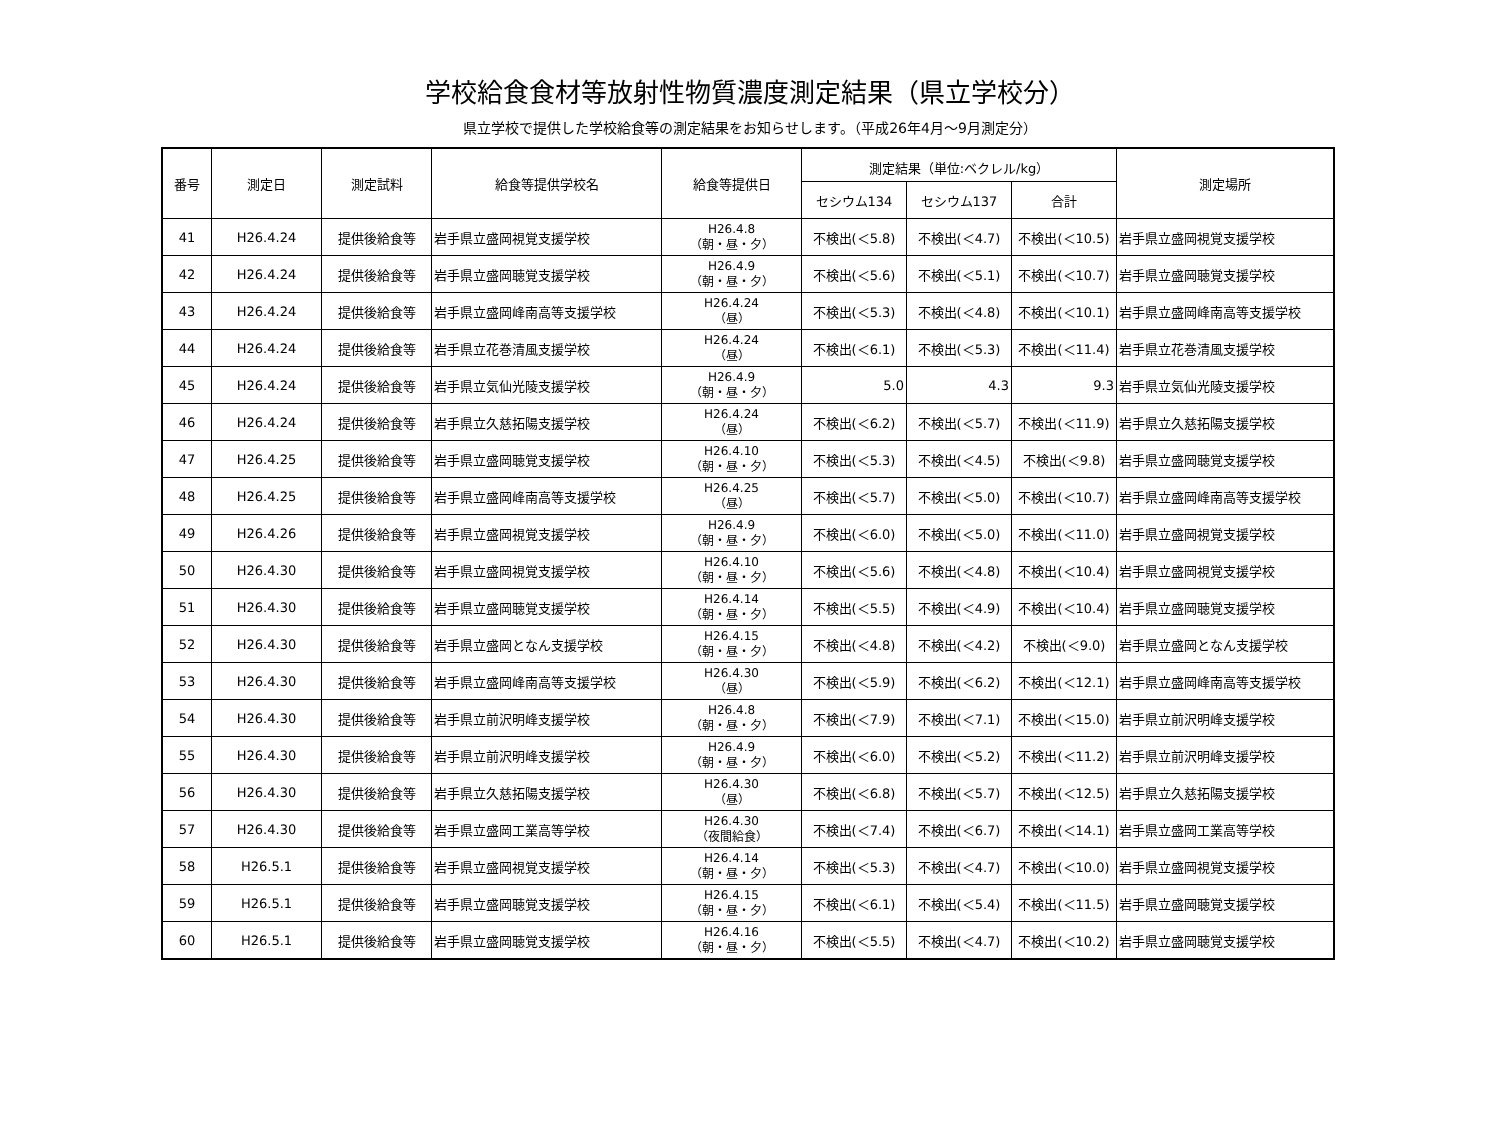学校給食食材等放射性物質濃度測定結果（県立学校分）
県立学校で提供した学校給食等の測定結果をお知らせします。（平成26年4月～9月測定分）
| 番号 | 測定日 | 測定試料 | 給食等提供学校名 | 給食等提供日 | 測定結果（単位:ベクレル/kg） | | | 測定場所 |
| --- | --- | --- | --- | --- | --- | --- | --- | --- |
| | | | | | セシウム134 | セシウム137 | 合計 | |
| 41 | H26.4.24 | 提供後給食等 | 岩手県立盛岡視覚支援学校 | H26.4.8 （朝・昼・夕） | 不検出(＜5.8) | 不検出(＜4.7) | 不検出(＜10.5) | 岩手県立盛岡視覚支援学校 |
| 42 | H26.4.24 | 提供後給食等 | 岩手県立盛岡聴覚支援学校 | H26.4.9 （朝・昼・夕） | 不検出(＜5.6) | 不検出(＜5.1) | 不検出(＜10.7) | 岩手県立盛岡聴覚支援学校 |
| 43 | H26.4.24 | 提供後給食等 | 岩手県立盛岡峰南高等支援学校 | H26.4.24 （昼） | 不検出(＜5.3) | 不検出(＜4.8) | 不検出(＜10.1) | 岩手県立盛岡峰南高等支援学校 |
| 44 | H26.4.24 | 提供後給食等 | 岩手県立花巻清風支援学校 | H26.4.24 （昼） | 不検出(＜6.1) | 不検出(＜5.3) | 不検出(＜11.4) | 岩手県立花巻清風支援学校 |
| 45 | H26.4.24 | 提供後給食等 | 岩手県立気仙光陵支援学校 | H26.4.9 （朝・昼・夕） | 5.0 | 4.3 | 9.3 | 岩手県立気仙光陵支援学校 |
| 46 | H26.4.24 | 提供後給食等 | 岩手県立久慈拓陽支援学校 | H26.4.24 （昼） | 不検出(＜6.2) | 不検出(＜5.7) | 不検出(＜11.9) | 岩手県立久慈拓陽支援学校 |
| 47 | H26.4.25 | 提供後給食等 | 岩手県立盛岡聴覚支援学校 | H26.4.10 （朝・昼・夕） | 不検出(＜5.3) | 不検出(＜4.5) | 不検出(＜9.8) | 岩手県立盛岡聴覚支援学校 |
| 48 | H26.4.25 | 提供後給食等 | 岩手県立盛岡峰南高等支援学校 | H26.4.25 （昼） | 不検出(＜5.7) | 不検出(＜5.0) | 不検出(＜10.7) | 岩手県立盛岡峰南高等支援学校 |
| 49 | H26.4.26 | 提供後給食等 | 岩手県立盛岡視覚支援学校 | H26.4.9 （朝・昼・夕） | 不検出(＜6.0) | 不検出(＜5.0) | 不検出(＜11.0) | 岩手県立盛岡視覚支援学校 |
| 50 | H26.4.30 | 提供後給食等 | 岩手県立盛岡視覚支援学校 | H26.4.10 （朝・昼・夕） | 不検出(＜5.6) | 不検出(＜4.8) | 不検出(＜10.4) | 岩手県立盛岡視覚支援学校 |
| 51 | H26.4.30 | 提供後給食等 | 岩手県立盛岡聴覚支援学校 | H26.4.14 （朝・昼・夕） | 不検出(＜5.5) | 不検出(＜4.9) | 不検出(＜10.4) | 岩手県立盛岡聴覚支援学校 |
| 52 | H26.4.30 | 提供後給食等 | 岩手県立盛岡となん支援学校 | H26.4.15 （朝・昼・夕） | 不検出(＜4.8) | 不検出(＜4.2) | 不検出(＜9.0) | 岩手県立盛岡となん支援学校 |
| 53 | H26.4.30 | 提供後給食等 | 岩手県立盛岡峰南高等支援学校 | H26.4.30 （昼） | 不検出(＜5.9) | 不検出(＜6.2) | 不検出(＜12.1) | 岩手県立盛岡峰南高等支援学校 |
| 54 | H26.4.30 | 提供後給食等 | 岩手県立前沢明峰支援学校 | H26.4.8 （朝・昼・夕） | 不検出(＜7.9) | 不検出(＜7.1) | 不検出(＜15.0) | 岩手県立前沢明峰支援学校 |
| 55 | H26.4.30 | 提供後給食等 | 岩手県立前沢明峰支援学校 | H26.4.9 （朝・昼・夕） | 不検出(＜6.0) | 不検出(＜5.2) | 不検出(＜11.2) | 岩手県立前沢明峰支援学校 |
| 56 | H26.4.30 | 提供後給食等 | 岩手県立久慈拓陽支援学校 | H26.4.30 （昼） | 不検出(＜6.8) | 不検出(＜5.7) | 不検出(＜12.5) | 岩手県立久慈拓陽支援学校 |
| 57 | H26.4.30 | 提供後給食等 | 岩手県立盛岡工業高等学校 | H26.4.30 （夜間給食） | 不検出(＜7.4) | 不検出(＜6.7) | 不検出(＜14.1) | 岩手県立盛岡工業高等学校 |
| 58 | H26.5.1 | 提供後給食等 | 岩手県立盛岡視覚支援学校 | H26.4.14 （朝・昼・夕） | 不検出(＜5.3) | 不検出(＜4.7) | 不検出(＜10.0) | 岩手県立盛岡視覚支援学校 |
| 59 | H26.5.1 | 提供後給食等 | 岩手県立盛岡聴覚支援学校 | H26.4.15 （朝・昼・夕） | 不検出(＜6.1) | 不検出(＜5.4) | 不検出(＜11.5) | 岩手県立盛岡聴覚支援学校 |
| 60 | H26.5.1 | 提供後給食等 | 岩手県立盛岡聴覚支援学校 | H26.4.16 （朝・昼・夕） | 不検出(＜5.5) | 不検出(＜4.7) | 不検出(＜10.2) | 岩手県立盛岡聴覚支援学校 |